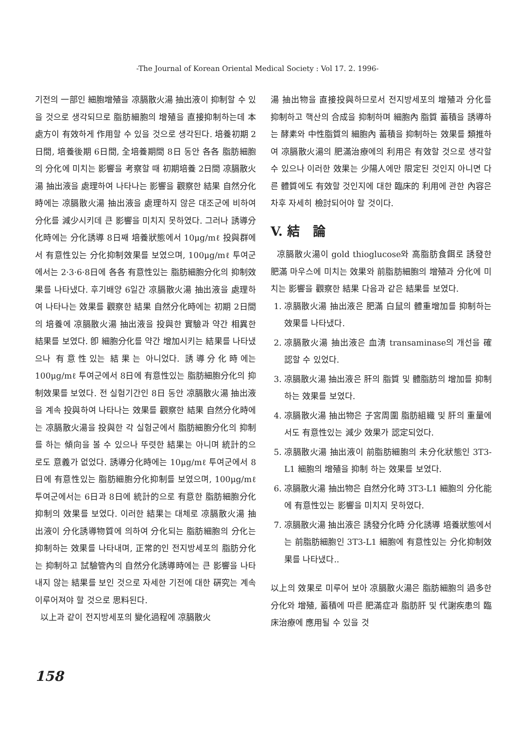-The Journal of Korean Oriental Medical Society : Vol 17. 2. 1996-
기전의 一部인 細胞增殖을 凉膈散火湯 抽出液이 抑制할 수 있을 것으로 생각되므로 脂肪細胞의 增殖을 直接抑制하는데 本 處方이 有效하게 作用할 수 있을 것으로 생각된다. 培養初期 2日間, 培養後期 6日間, 全培養期間 8日 동안 各各 脂肪細胞의 分化에 미치는 影響을 考察할 때 初期培養 2日間 凉膈散火湯 抽出液을 處理하여 나타나는 影響을 觀察한 結果 自然分化時에는 凉膈散火湯 抽出液을 處理하지 않은 대조군에 비하여 分化를 減少시키데 큰 影響을 미치지 못하였다. 그러나 誘導分化時에는 分化誘導 8日째 培養狀態에서 10μg/mℓ 投與群에서 有意性있는 分化抑制效果를 보였으며, 100μg/mℓ 투여군에서는 2·3·6·8日에 各各 有意性있는 脂肪細胞分化의 抑制效果를 나타냈다. 후기배양 6일간 凉膈散火湯 抽出液을 處理하여 나타나는 效果를 觀察한 結果 自然分化時에는 初期 2日間의 培養에 凉膈散火湯 抽出液을 投與한 實驗과 약간 相異한 結果를 보였다. 卽 細胞分化를 약간 增加시키는 結果를 나타냈으나 有意性있는 結果는 아니었다. 誘導分化時에는 100μg/mℓ 투여군에서 8日에 有意性있는 脂肪細胞分化의 抑制效果를 보였다. 전 실험기간인 8日 동안 凉膈散火湯 抽出液을 계속 投與하여 나타나는 效果를 觀察한 結果 自然分化時에는 凉膈散火湯을 投與한 각 실험군에서 脂肪細胞分化의 抑制를 하는 傾向을 볼 수 있으나 뚜렷한 結果는 아니며 統計的으로도 意義가 없었다. 誘導分化時에는 10μg/mℓ 투여군에서 8日에 有意性있는 脂肪細胞分化抑制를 보였으며, 100μg/mℓ투여군에서는 6日과 8日에 統計的으로 有意한 脂肪細胞分化抑制의 效果를 보였다. 이러한 結果는 대체로 凉膈散火湯 抽出液이 分化誘導物質에 의하여 分化되는 脂肪細胞의 分化는 抑制하는 效果를 나타내며, 正常的인 전지방세포의 脂肪分化는 抑制하고 試驗管內의 自然分化誘導時에는 큰 影響을 나타내지 않는 結果를 보인 것으로 자세한 기전에 대한 硏究는 계속 이루어져야 할 것으로 思料된다.
以上과 같이 전지방세포의 變化過程에 凉膈散火
湯 抽出物을 直接投與하므로서 전지방세포의 增殖과 分化를 抑制하고 핵산의 合成을 抑制하며 細胞內 脂質 蓄積을 誘導하는 酵素와 中性脂質의 細胞內 蓄積을 抑制하는 效果를 類推하여 凉膈散火湯의 肥滿治療에의 利用은 有效할 것으로 생각할 수 있으나 이러한 效果는 少陽人에만 限定된 것인지 아니면 다른 體質에도 有效할 것인지에 대한 臨床的 利用에 관한 內容은 차후 자세히 檢討되어야 할 것이다.
V. 結 論
凉膈散火湯이 gold thioglucose와 高脂肪食餌로 誘發한 肥滿 마우스에 미치는 效果와 前脂肪細胞의 增殖과 分化에 미치는 影響을 觀察한 結果 다음과 같은 結果를 보였다.
1. 凉膈散火湯 抽出液은 肥滿 白鼠의 體重增加를 抑制하는 效果를 나타냈다.
2. 凉膈散火湯 抽出液은 血淸 transaminase의 개선을 確認할 수 있었다.
3. 凉膈散火湯 抽出液은 肝의 脂質 및 體脂肪의 增加를 抑制하는 效果를 보였다.
4. 凉膈散火湯 抽出物은 子宮周圍 脂肪組織 및 肝의 重量에서도 有意性있는 減少 效果가 認定되었다.
5. 凉膈散火湯 抽出液이 前脂肪細胞의 未分化狀態인 3T3-L1 細胞의 增殖을 抑制 하는 效果를 보였다.
6. 凉膈散火湯 抽出物은 自然分化時 3T3-L1 細胞의 分化能에 有意性있는 影響을 미치지 못하였다.
7. 凉膈散火湯 抽出液은 誘發分化時 分化誘導 培養狀態에서는 前脂肪細胞인 3T3-L1 細胞에 有意性있는 分化抑制效果를 나타냈다..
以上의 效果로 미루어 보아 凉膈散火湯은 脂肪細胞의 過多한 分化와 增殖, 蓄積에 따른 肥滿症과 脂肪肝 및 代謝疾患의 臨床治療에 應用될 수 있을 것
158